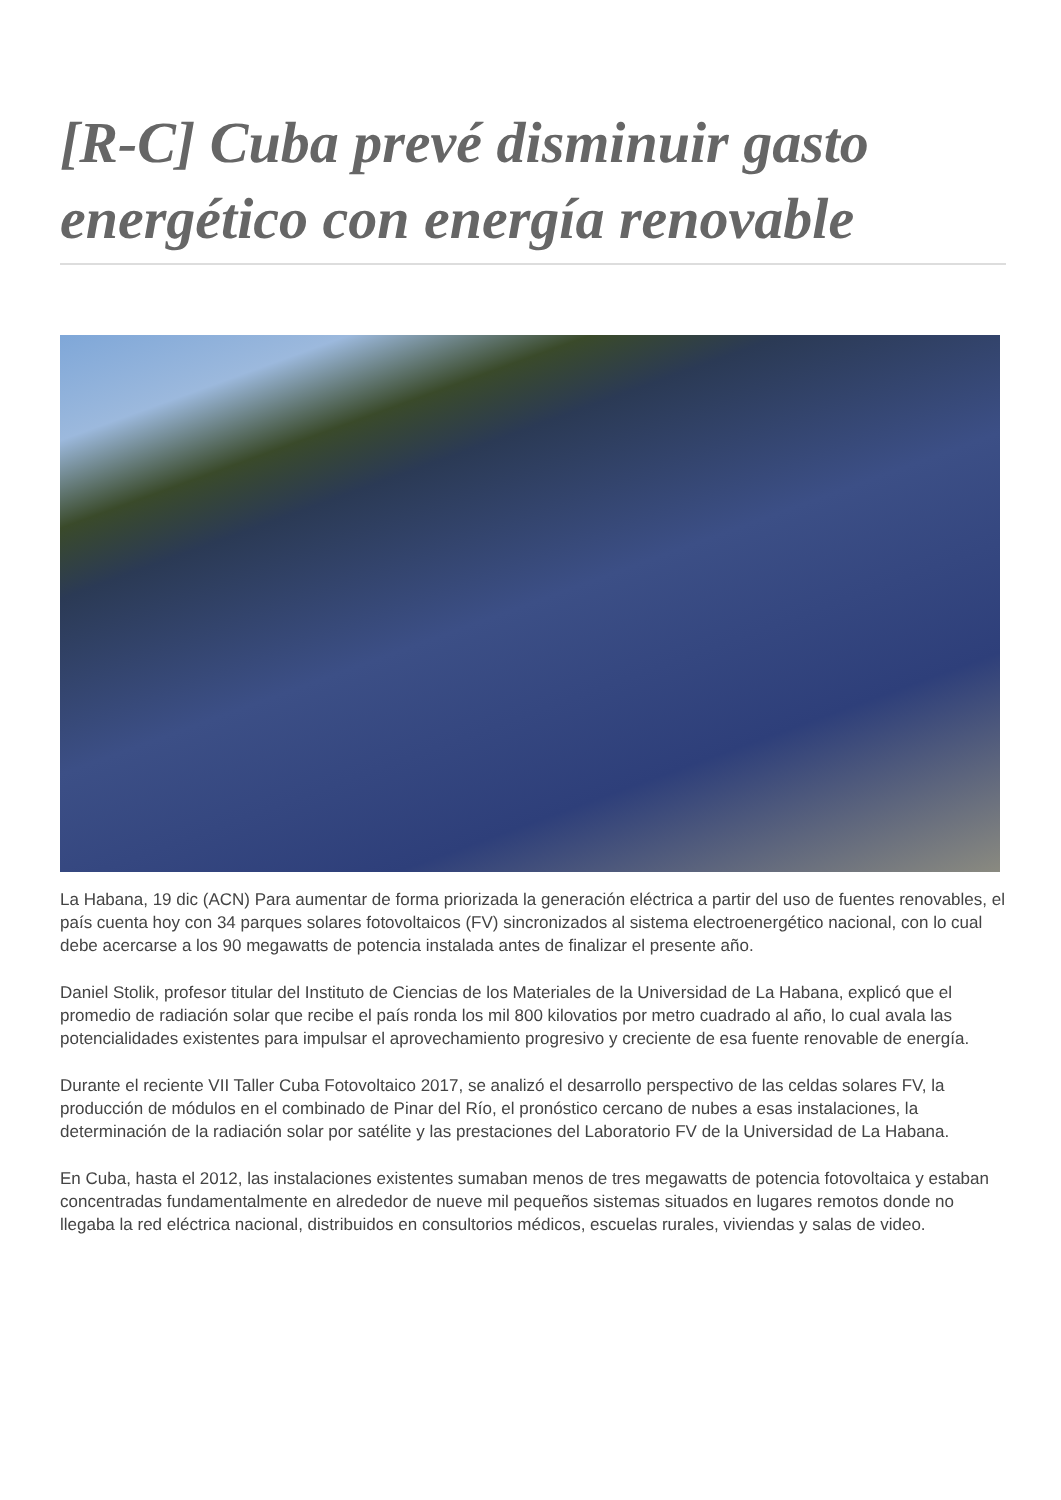[R-C] Cuba prevé disminuir gasto energético con energía renovable
La Habana, 19 dic (ACN) Para aumentar de forma priorizada la generación eléctrica a partir del uso de fuentes renovables, el país cuenta hoy con 34 parques solares fotovoltaicos (FV) sincronizados al sistema electroenergético nacional, con lo cual debe acercarse a los 90 megawatts de potencia instalada antes de finalizar el presente año.
Daniel Stolik, profesor titular del Instituto de Ciencias de los Materiales de la Universidad de La Habana, explicó que el promedio de radiación solar que recibe el país ronda los mil 800 kilovatios por metro cuadrado al año, lo cual avala las potencialidades existentes para impulsar el aprovechamiento progresivo y creciente de esa fuente renovable de energía.
Durante el reciente VII Taller Cuba Fotovoltaico 2017, se analizó el desarrollo perspectivo de las celdas solares FV, la producción de módulos en el combinado de Pinar del Río, el pronóstico cercano de nubes a esas instalaciones, la determinación de la radiación solar por satélite y las prestaciones del Laboratorio FV de la Universidad de La Habana.
En Cuba, hasta el 2012, las instalaciones existentes sumaban menos de tres megawatts de potencia fotovoltaica y estaban concentradas fundamentalmente en alrededor de nueve mil pequeños sistemas situados en lugares remotos donde no llegaba la red eléctrica nacional, distribuidos en consultorios médicos, escuelas rurales, viviendas y salas de video.